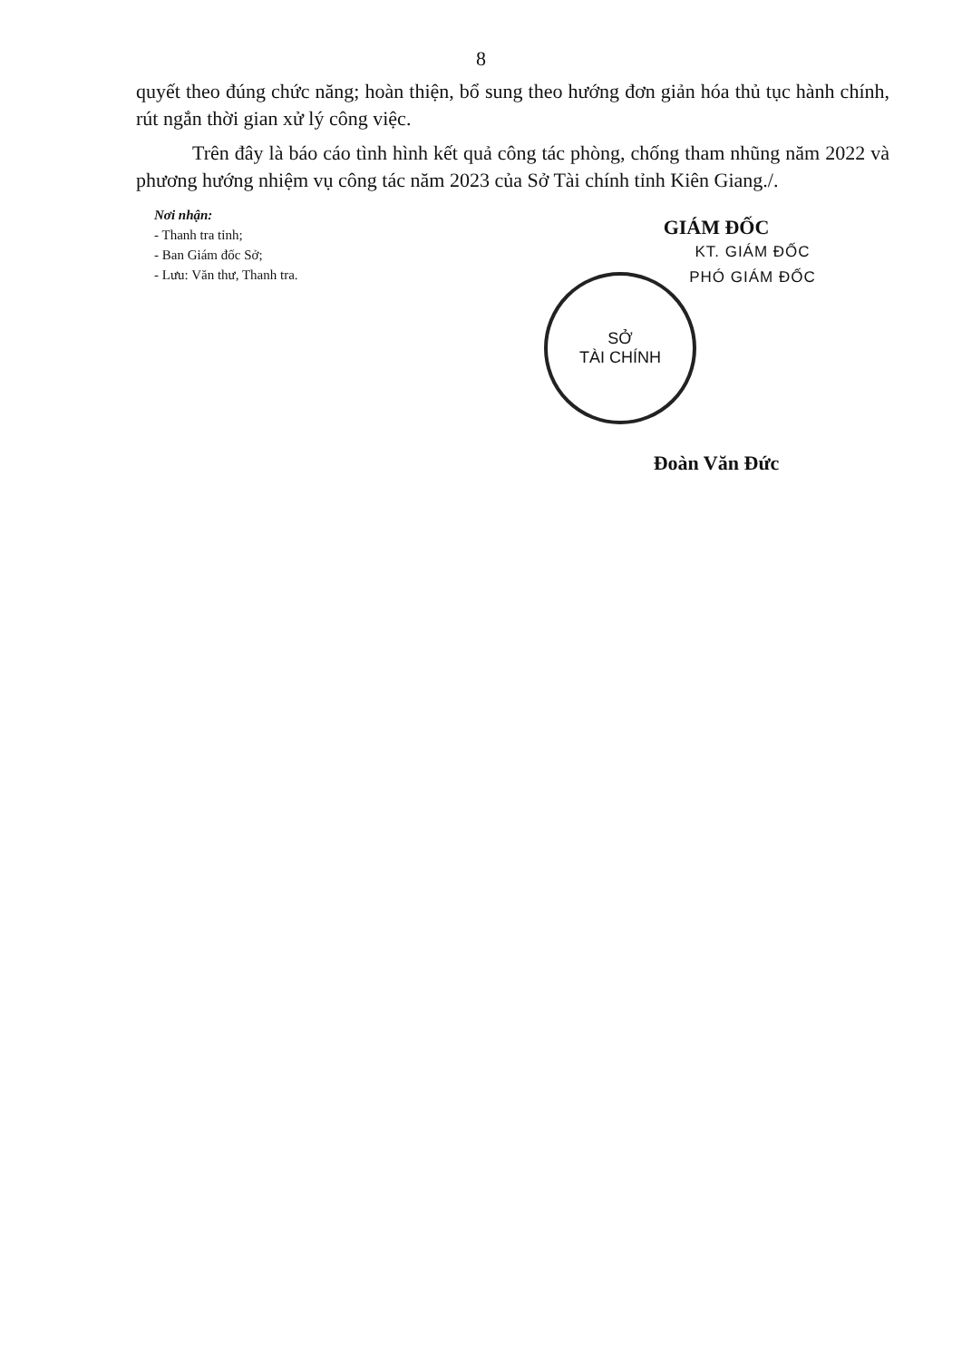8
quyết theo đúng chức năng; hoàn thiện, bổ sung theo hướng đơn giản hóa thủ tục hành chính, rút ngắn thời gian xử lý công việc.
Trên đây là báo cáo tình hình kết quả công tác phòng, chống tham nhũng năm 2022 và phương hướng nhiệm vụ công tác năm 2023 của Sở Tài chính tỉnh Kiên Giang./.
Nơi nhận:
- Thanh tra tỉnh;
- Ban Giám đốc Sở;
- Lưu: Văn thư, Thanh tra.
GIÁM ĐỐC
KT. GIÁM ĐỐC
PHÓ GIÁM ĐỐC
SỞ
TÀI CHÍNH
Đoàn Văn Đức